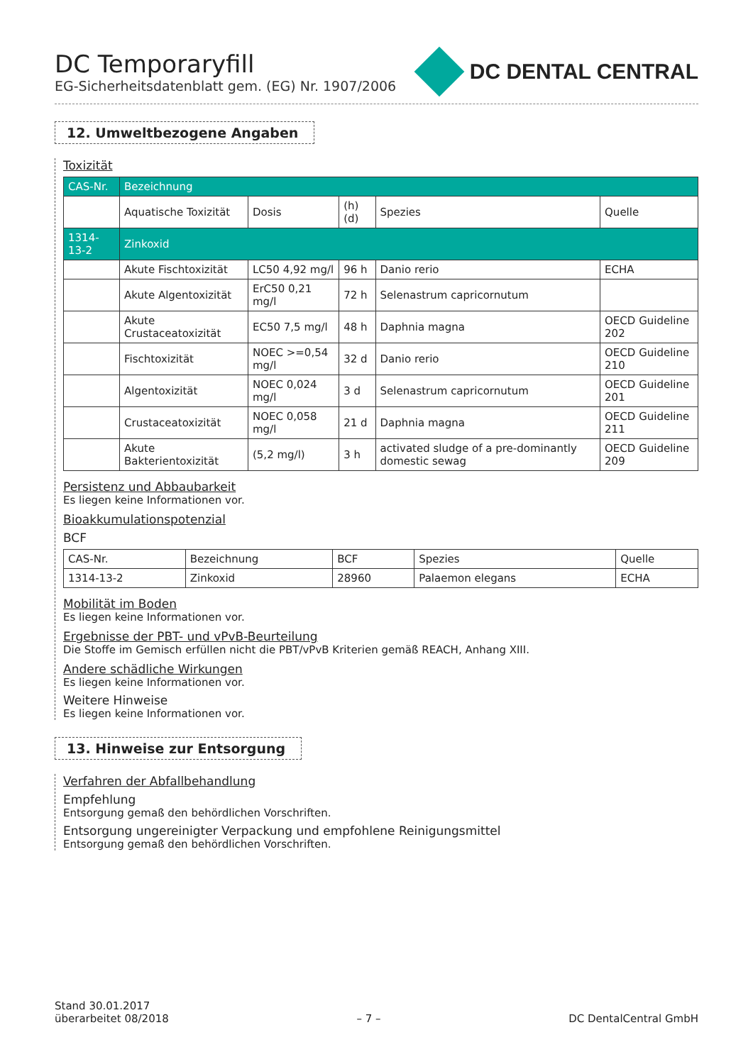DC Temporaryfill
EG-Sicherheitsdatenblatt gem. (EG) Nr. 1907/2006
DC DENTAL CENTRAL
12. Umweltbezogene Angaben
Toxizität
| CAS-Nr. | Bezeichnung | | | | |
| --- | --- | --- | --- | --- | --- |
| | Aquatische Toxizität | Dosis | (h) (d) | Spezies | Quelle |
| 1314-13-2 | Zinkoxid | | | | |
| | Akute Fischtoxizität | LC50 4,92 mg/l | 96 h | Danio rerio | ECHA |
| | Akute Algentoxizität | ErC50 0,21 mg/l | 72 h | Selenastrum capricornutum | |
| | Akute Crustaceatoxizität | EC50 7,5 mg/l | 48 h | Daphnia magna | OECD Guideline 202 |
| | Fischtoxizität | NOEC >=0,54 mg/l | 32 d | Danio rerio | OECD Guideline 210 |
| | Algentoxizität | NOEC 0,024 mg/l | 3 d | Selenastrum capricornutum | OECD Guideline 201 |
| | Crustaceatoxizität | NOEC 0,058 mg/l | 21 d | Daphnia magna | OECD Guideline 211 |
| | Akute Bakterientoxizität | (5,2 mg/l) | 3 h | activated sludge of a pre-dominantly domestic sewag | OECD Guideline 209 |
Persistenz und Abbaubarkeit
Es liegen keine Informationen vor.
Bioakkumulationspotenzial
BCF
| CAS-Nr. | Bezeichnung | BCF | Spezies | Quelle |
| 1314-13-2 | Zinkoxid | 28960 | Palaemon elegans | ECHA |
Mobilität im Boden
Es liegen keine Informationen vor.
Ergebnisse der PBT- und vPvB-Beurteilung
Die Stoffe im Gemisch erfüllen nicht die PBT/vPvB Kriterien gemäß REACH, Anhang XIII.
Andere schädliche Wirkungen
Es liegen keine Informationen vor.
Weitere Hinweise
Es liegen keine Informationen vor.
13. Hinweise zur Entsorgung
Verfahren der Abfallbehandlung
Empfehlung
Entsorgung gemaß den behördlichen Vorschriften.
Entsorgung ungereinigter Verpackung und empfohlene Reinigungsmittel
Entsorgung gemaß den behördlichen Vorschriften.
Stand 30.01.2017
überarbeitet 08/2018
– 7 –
DC DentalCentral GmbH